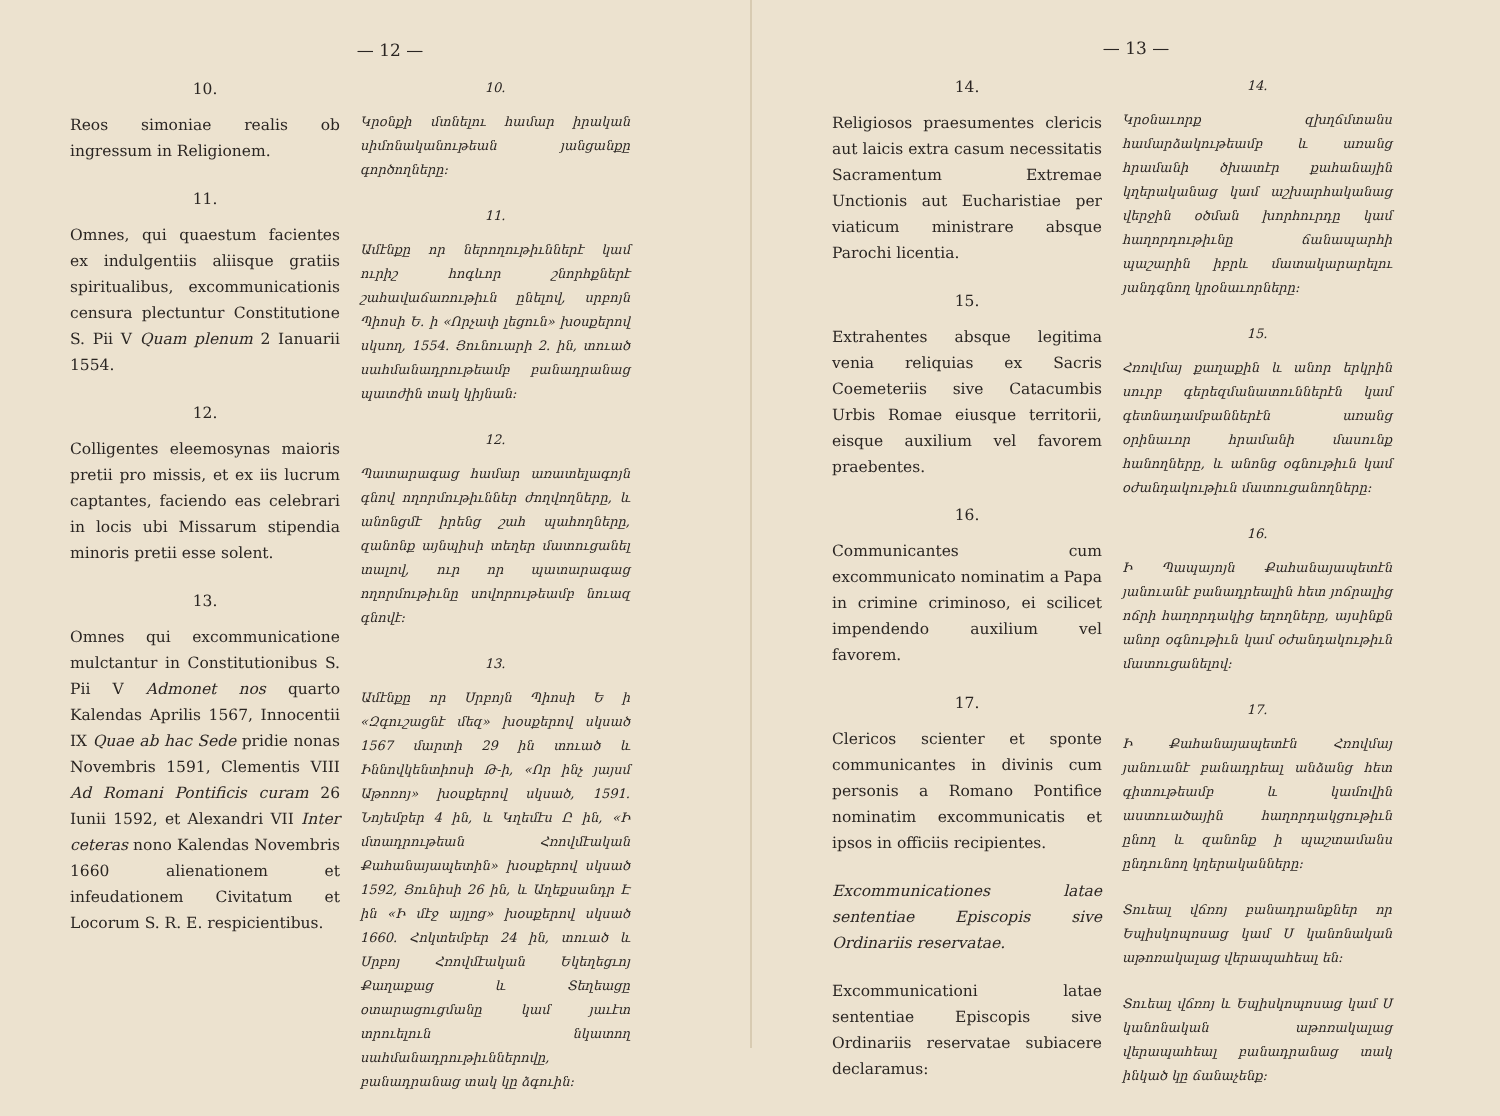— 12 —
10.
Reos simoniae realis ob ingressum in Religionem.
11.
Omnes, qui quaestum facientes ex indulgentiis aliisque gratiis spiritualibus, excommunicationis censura plectuntur Constitutione S. Pii V Quam plenum 2 Ianuarii 1554.
12.
Colligentes eleemosynas maioris pretii pro missis, et ex iis lucrum captantes, faciendo eas celebrari in locis ubi Missarum stipendia minoris pretii esse solent.
13.
Omnes qui excommunicatione mulctantur in Constitutionibus S. Pii V Admonet nos quarto Kalendas Aprilis 1567, Innocentii IX Quae ab hac Sede pridie nonas Novembris 1591, Clementis VIII Ad Romani Pontificis curam 26 Iunii 1592, et Alexandri VII Inter ceteras nono Kalendas Novembris 1660 alienationem et infeudationem Civitatum et Locorum S. R. E. respicientibus.
10.
Կրօնքի մտնելու համար իրական սիմոնականութեան յանցանքը գործողները։
11.
Ամէնքը որ ներողութիւններէ կամ ուրիշ հոգևոր շնորհքներէ շահավաճառութիւն ընելով, սրբոյն Պիոսի Ե. ի «Որչափ լեցուն» խօսքերով սկսող, 1554. Յունուարի 2. ին, տուած սահմանադրութեամբ բանադրանաց պատժին տակ կիյնան։
12.
Պատարագաց համար առատելագոյն գնով ողորմութիւններ ժողվողները, և անոնցմէ իրենց շահ պահողները, զանոնք այնպիսի տեղեր մատուցանել տալով, ուր որ պատարագաց ողորմութիւնը սովորութեամբ նուազ գնովէ։
13.
Ամէնքը որ Սրբոյն Պիոսի Ե ի «Զգուշացնէ մեզ» խօսքերով սկսած 1567 մարտի 29 ին տուած և Իննովկենտիոսի Թ-ի, «Որ ինչ յայսմ Աթոռոյ» խօսքերով սկսած, 1591. Նոյեմբեր 4 ին, և Կղեմէս Ը ին, «Ի մտադրութեան Հռովմէական Քահանայապետին» խօսքերով սկսած 1592, Յունիսի 26 ին, և Աղեքսանդր Է ին «Ի մէջ այլոց» խօսքերով սկսած 1660. Հոկտեմբեր 24 ին, տուած և Սրբոյ Հռովմէական Եկեղեցւոյ Քաղաքաց և Տեղեացը օտարացուցմանը կամ յաւէտ տրուելուն նկատող սահմանադրութիւններովը, բանադրանաց տակ կը ձգուին։
— 13 —
14.
Religiosos praesumentes clericis aut laicis extra casum necessitatis Sacramentum Extremae Unctionis aut Eucharistiae per viaticum ministrare absque Parochi licentia.
15.
Extrahentes absque legitima venia reliquias ex Sacris Coemeteriis sive Catacumbis Urbis Romae eiusque territorii, eisque auxilium vel favorem praebentes.
16.
Communicantes cum excommunicato nominatim a Papa in crimine criminoso, ei scilicet impendendo auxilium vel favorem.
17.
Clericos scienter et sponte communicantes in divinis cum personis a Romano Pontifice nominatim excommunicatis et ipsos in officiis recipientes.
Excommunicationes latae sententiae Episcopis sive Ordinariis reservatae.
Excommunicationi latae sententiae Episcopis sive Ordinariis reservatae subiacere declaramus:
14.
Կրօնաւորք զխղճմտանս համարձակութեամբ և առանց հրամանի ծխատէր քահանային կղերականաց կամ աշխարհականաց վերջին օծման խորհուրդը կամ հաղորդութիւնը ճանապարհի պաշարին իբրև մատակարարելու յանդգնող կրօնաւորները։
15.
Հռովմայ քաղաքին և անոր երկրին սուրբ գերեզմանատուններէն կամ գետնադամբաններէն առանց օրինաւոր հրամանի մասունք հանողները, և անոնց օգնութիւն կամ օժանդակութիւն մատուցանողները։
16.
Ի Պապայոյն Քահանայապետէն յանուանէ բանադրեալին հետ յոճրալից ոճրի հաղորդակից եղողները, այսինքն անոր օգնութիւն կամ օժանդակութիւն մատուցանելով։
17.
Ի Քահանայապետէն Հռովմայ յանուանէ բանադրեալ անձանց հետ գիտութեամբ և կամովին աստուածային հաղորդակցութիւն ընող և զանոնք ի պաշտամանս ընդունող կղերականները։
Տուեալ վճռոյ բանադրանքներ որ Եպիսկոպոսաց կամ Ս կանոնական աթոռակալաց վերապահեալ են։
Տուեալ վճռոյ և Եպիսկոպոսաց կամ Ս կանոնական աթոռակալաց վերապահեալ բանադրանաց տակ ինկած կը ճանաչենք։